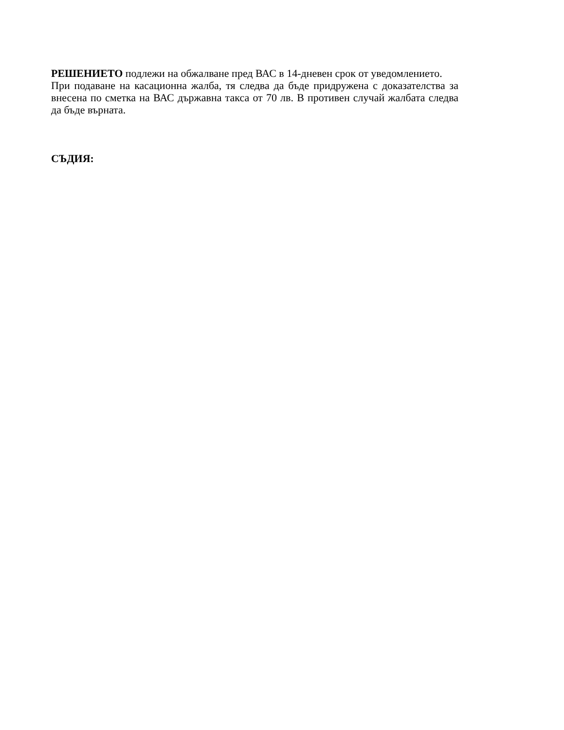РЕШЕНИЕТО подлежи на обжалване пред ВАС в 14-дневен срок от уведомлението.
При подаване на касационна жалба, тя следва да бъде придружена с доказателства за внесена по сметка на ВАС държавна такса от 70 лв. В противен случай жалбата следва да бъде върната.
СЪДИЯ: